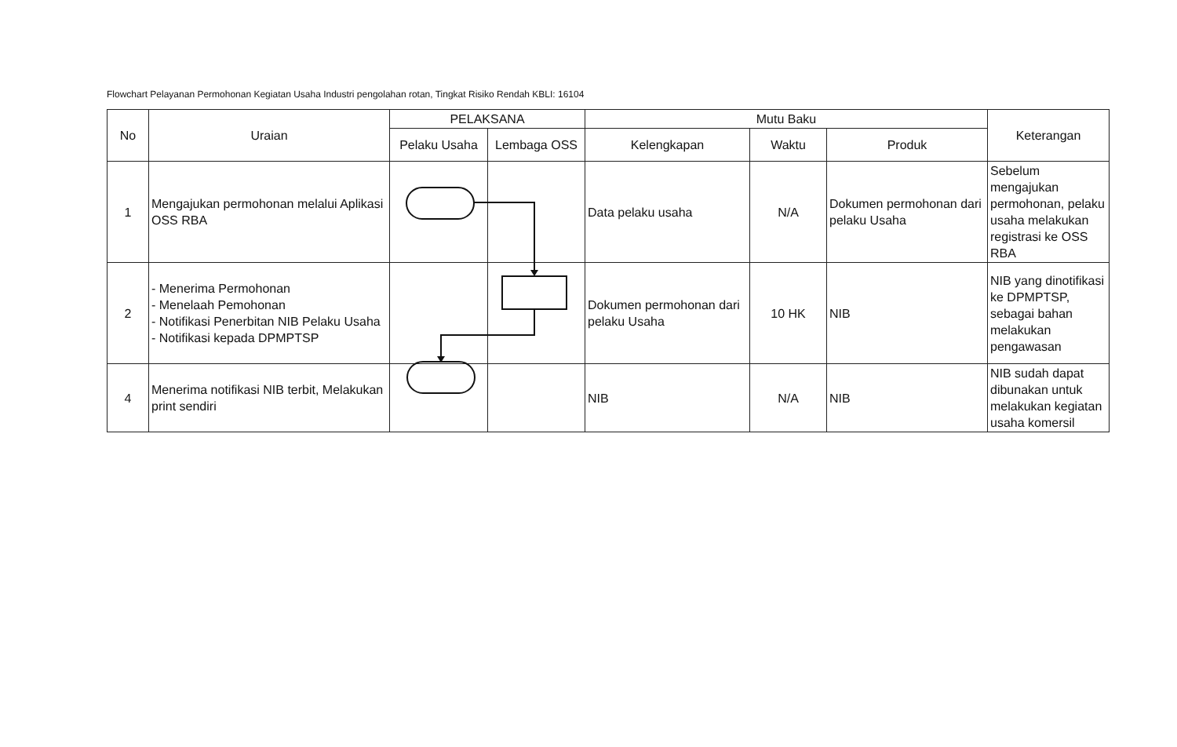Flowchart Pelayanan Permohonan Kegiatan Usaha Industri pengolahan rotan, Tingkat Risiko Rendah KBLI: 16104
| No | Uraian | PELAKSANA | | Mutu Baku | | | Keterangan |
| --- | --- | --- | --- | --- | --- | --- | --- |
| | | Pelaku Usaha | Lembaga OSS | Kelengkapan | Waktu | Produk | |
| 1 | Mengajukan permohonan melalui Aplikasi OSS RBA | | | Data pelaku usaha | N/A | Dokumen permohonan dari pelaku Usaha | Sebelum mengajukan permohonan, pelaku usaha melakukan registrasi ke OSS RBA |
| 2 | - Menerima Permohonan - Menelaah Pemohonan - Notifikasi Penerbitan NIB Pelaku Usaha - Notifikasi kepada DPMPTSP | | | Dokumen permohonan dari pelaku Usaha | 10 HK | NIB | NIB yang dinotifikasi ke DPMPTSP, sebagai bahan melakukan pengawasan |
| 4 | Menerima notifikasi NIB terbit, Melakukan print sendiri | | | NIB | N/A | NIB | NIB sudah dapat dibunakan untuk melakukan kegiatan usaha komersil |